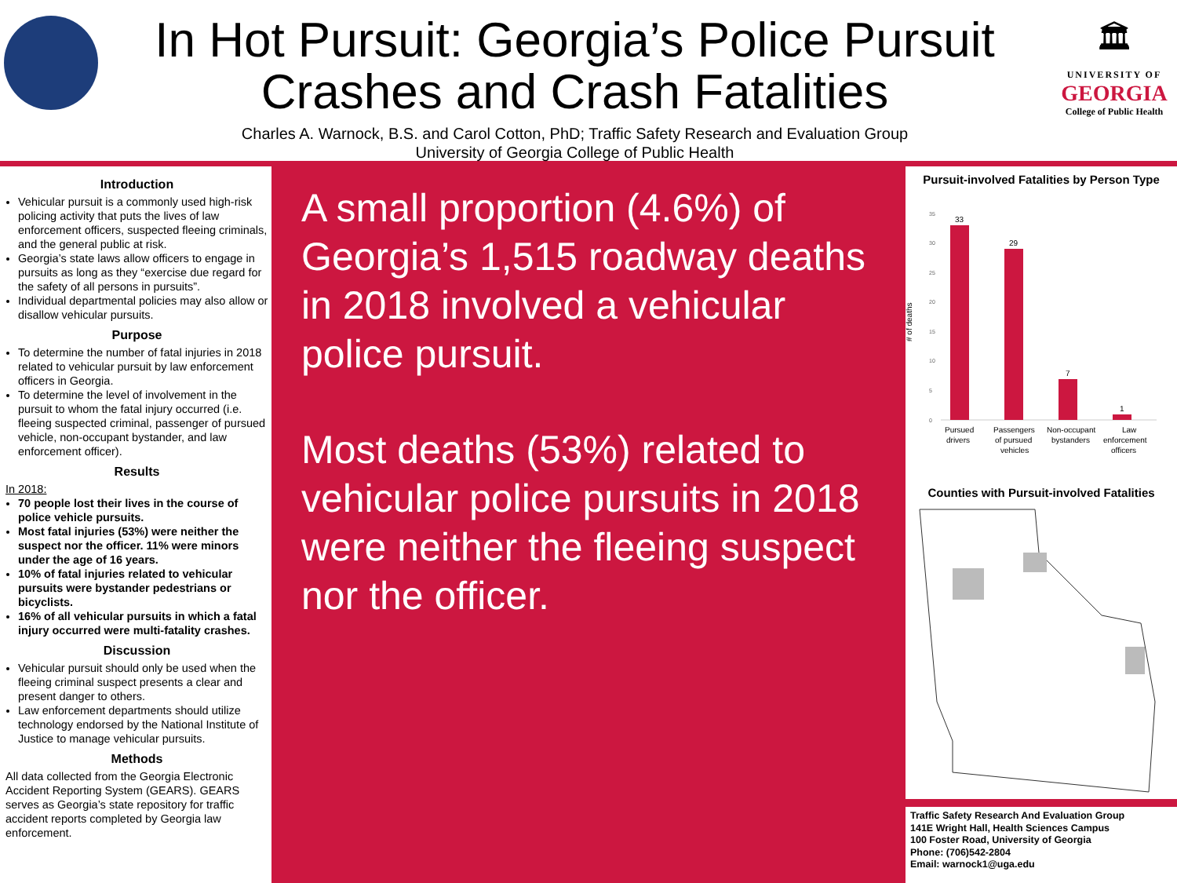In Hot Pursuit: Georgia’s Police Pursuit Crashes and Crash Fatalities
Charles A. Warnock, B.S. and Carol Cotton, PhD; Traffic Safety Research and Evaluation Group
University of Georgia College of Public Health
🏛
UNIVERSITY OF
GEORGIA
College of Public Health
Introduction
Vehicular pursuit is a commonly used high-risk policing activity that puts the lives of law enforcement officers, suspected fleeing criminals, and the general public at risk.
Georgia’s state laws allow officers to engage in pursuits as long as they “exercise due regard for the safety of all persons in pursuits”.
Individual departmental policies may also allow or disallow vehicular pursuits.
Purpose
To determine the number of fatal injuries in 2018 related to vehicular pursuit by law enforcement officers in Georgia.
To determine the level of involvement in the pursuit to whom the fatal injury occurred (i.e. fleeing suspected criminal, passenger of pursued vehicle, non-occupant bystander, and law enforcement officer).
Results
In 2018:
70 people lost their lives in the course of police vehicle pursuits.
Most fatal injuries (53%) were neither the suspect nor the officer. 11% were minors under the age of 16 years.
10% of fatal injuries related to vehicular pursuits were bystander pedestrians or bicyclists.
16% of all vehicular pursuits in which a fatal injury occurred were multi-fatality crashes.
Discussion
Vehicular pursuit should only be used when the fleeing criminal suspect presents a clear and present danger to others.
Law enforcement departments should utilize technology endorsed by the National Institute of Justice to manage vehicular pursuits.
Methods
All data collected from the Georgia Electronic Accident Reporting System (GEARS). GEARS serves as Georgia’s state repository for traffic accident reports completed by Georgia law enforcement.
A small proportion (4.6%) of Georgia’s 1,515 roadway deaths in 2018 involved a vehicular police pursuit.
Most deaths (53%) related to vehicular police pursuits in 2018 were neither the fleeing suspect nor the officer.
Pursuit-involved Fatalities by Person Type
# of deaths
35
30
25
20
15
10
5
0
33
29
7
1
Pursued
drivers
Passengers
of pursued
vehicles
Non-occupant
bystanders
Law
enforcement
officers
Counties with Pursuit-involved Fatalities
Traffic Safety Research And Evaluation Group
141E Wright Hall, Health Sciences Campus
100 Foster Road, University of Georgia
Phone: (706)542-2804
Email: warnock1@uga.edu